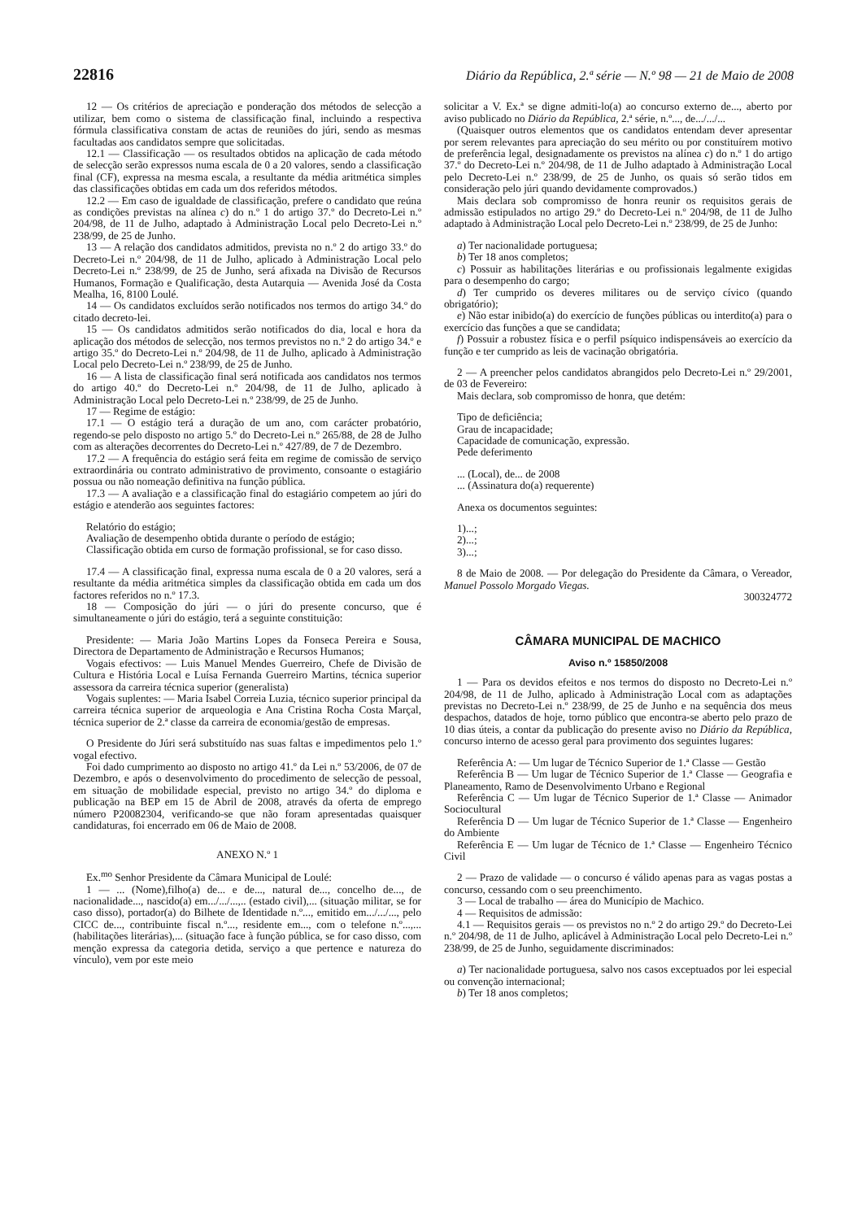22816 Diário da República, 2.ª série — N.º 98 — 21 de Maio de 2008
12 — Os critérios de apreciação e ponderação dos métodos de selecção a utilizar, bem como o sistema de classificação final, incluindo a respectiva fórmula classificativa constam de actas de reuniões do júri, sendo as mesmas facultadas aos candidatos sempre que solicitadas.
12.1 — Classificação — os resultados obtidos na aplicação de cada método de selecção serão expressos numa escala de 0 a 20 valores, sendo a classificação final (CF), expressa na mesma escala, a resultante da média aritmética simples das classificações obtidas em cada um dos referidos métodos.
12.2 — Em caso de igualdade de classificação, prefere o candidato que reúna as condições previstas na alínea c) do n.º 1 do artigo 37.º do Decreto-Lei n.º 204/98, de 11 de Julho, adaptado à Administração Local pelo Decreto-Lei n.º 238/99, de 25 de Junho.
13 — A relação dos candidatos admitidos, prevista no n.º 2 do artigo 33.º do Decreto-Lei n.º 204/98, de 11 de Julho, aplicado à Administração Local pelo Decreto-Lei n.º 238/99, de 25 de Junho, será afixada na Divisão de Recursos Humanos, Formação e Qualificação, desta Autarquia — Avenida José da Costa Mealha, 16, 8100 Loulé.
14 — Os candidatos excluídos serão notificados nos termos do artigo 34.º do citado decreto-lei.
15 — Os candidatos admitidos serão notificados do dia, local e hora da aplicação dos métodos de selecção, nos termos previstos no n.º 2 do artigo 34.º e artigo 35.º do Decreto-Lei n.º 204/98, de 11 de Julho, aplicado à Administração Local pelo Decreto-Lei n.º 238/99, de 25 de Junho.
16 — A lista de classificação final será notificada aos candidatos nos termos do artigo 40.º do Decreto-Lei n.º 204/98, de 11 de Julho, aplicado à Administração Local pelo Decreto-Lei n.º 238/99, de 25 de Junho.
17 — Regime de estágio:
17.1 — O estágio terá a duração de um ano, com carácter probatório, regendo-se pelo disposto no artigo 5.º do Decreto-Lei n.º 265/88, de 28 de Julho com as alterações decorrentes do Decreto-Lei n.º 427/89, de 7 de Dezembro.
17.2 — A frequência do estágio será feita em regime de comissão de serviço extraordinária ou contrato administrativo de provimento, consoante o estagiário possua ou não nomeação definitiva na função pública.
17.3 — A avaliação e a classificação final do estagiário competem ao júri do estágio e atenderão aos seguintes factores:
Relatório do estágio;
Avaliação de desempenho obtida durante o período de estágio;
Classificação obtida em curso de formação profissional, se for caso disso.
17.4 — A classificação final, expressa numa escala de 0 a 20 valores, será a resultante da média aritmética simples da classificação obtida em cada um dos factores referidos no n.º 17.3.
18 — Composição do júri — o júri do presente concurso, que é simultaneamente o júri do estágio, terá a seguinte constituição:
Presidente: — Maria João Martins Lopes da Fonseca Pereira e Sousa, Directora de Departamento de Administração e Recursos Humanos;
Vogais efectivos: — Luis Manuel Mendes Guerreiro, Chefe de Divisão de Cultura e História Local e Luísa Fernanda Guerreiro Martins, técnica superior assessora da carreira técnica superior (generalista)
Vogais suplentes: — Maria Isabel Correia Luzia, técnico superior principal da carreira técnica superior de arqueologia e Ana Cristina Rocha Costa Marçal, técnica superior de 2.ª classe da carreira de economia/gestão de empresas.
O Presidente do Júri será substituído nas suas faltas e impedimentos pelo 1.º vogal efectivo.
Foi dado cumprimento ao disposto no artigo 41.º da Lei n.º 53/2006, de 07 de Dezembro, e após o desenvolvimento do procedimento de selecção de pessoal, em situação de mobilidade especial, previsto no artigo 34.º do diploma e publicação na BEP em 15 de Abril de 2008, através da oferta de emprego número P20082304, verificando-se que não foram apresentadas quaisquer candidaturas, foi encerrado em 06 de Maio de 2008.
ANEXO N.º 1
Ex.<sup>mo</sup> Senhor Presidente da Câmara Municipal de Loulé:
1 — ... (Nome),filho(a) de... e de..., natural de..., concelho de..., de nacionalidade..., nascido(a) em.../.../...,.. (estado civil),... (situação militar, se for caso disso), portador(a) do Bilhete de Identidade n.º..., emitido em.../.../..., pelo CICC de..., contribuinte fiscal n.º..., residente em..., com o telefone n.º...,... (habilitações literárias),... (situação face à função pública, se for caso disso, com menção expressa da categoria detida, serviço a que pertence e natureza do vínculo), vem por este meio
solicitar a V. Ex.ª se digne admiti-lo(a) ao concurso externo de..., aberto por aviso publicado no Diário da República, 2.ª série, n.º..., de.../.../...
(Quaisquer outros elementos que os candidatos entendam dever apresentar por serem relevantes para apreciação do seu mérito ou por constituírem motivo de preferência legal, designadamente os previstos na alínea c) do n.º 1 do artigo 37.º do Decreto-Lei n.º 204/98, de 11 de Julho adaptado à Administração Local pelo Decreto-Lei n.º 238/99, de 25 de Junho, os quais só serão tidos em consideração pelo júri quando devidamente comprovados.)
Mais declara sob compromisso de honra reunir os requisitos gerais de admissão estipulados no artigo 29.º do Decreto-Lei n.º 204/98, de 11 de Julho adaptado à Administração Local pelo Decreto-Lei n.º 238/99, de 25 de Junho:
a) Ter nacionalidade portuguesa;
b) Ter 18 anos completos;
c) Possuir as habilitações literárias e ou profissionais legalmente exigidas para o desempenho do cargo;
d) Ter cumprido os deveres militares ou de serviço cívico (quando obrigatório);
e) Não estar inibido(a) do exercício de funções públicas ou interdito(a) para o exercício das funções a que se candidata;
f) Possuir a robustez física e o perfil psíquico indispensáveis ao exercício da função e ter cumprido as leis de vacinação obrigatória.
2 — A preencher pelos candidatos abrangidos pelo Decreto-Lei n.º 29/2001, de 03 de Fevereiro:
Mais declara, sob compromisso de honra, que detém:
Tipo de deficiência;
Grau de incapacidade;
Capacidade de comunicação, expressão.
Pede deferimento
... (Local), de... de 2008
... (Assinatura do(a) requerente)
Anexa os documentos seguintes:
1)...;
2)...;
3)...;
8 de Maio de 2008. — Por delegação do Presidente da Câmara, o Vereador, Manuel Possolo Morgado Viegas.
300324772
CÂMARA MUNICIPAL DE MACHICO
Aviso n.º 15850/2008
1 — Para os devidos efeitos e nos termos do disposto no Decreto-Lei n.º 204/98, de 11 de Julho, aplicado à Administração Local com as adaptações previstas no Decreto-Lei n.º 238/99, de 25 de Junho e na sequência dos meus despachos, datados de hoje, torno público que encontra-se aberto pelo prazo de 10 dias úteis, a contar da publicação do presente aviso no Diário da República, concurso interno de acesso geral para provimento dos seguintes lugares:
Referência A: — Um lugar de Técnico Superior de 1.ª Classe — Gestão
Referência B — Um lugar de Técnico Superior de 1.ª Classe — Geografia e Planeamento, Ramo de Desenvolvimento Urbano e Regional
Referência C — Um lugar de Técnico Superior de 1.ª Classe — Animador Sociocultural
Referência D — Um lugar de Técnico Superior de 1.ª Classe — Engenheiro do Ambiente
Referência E — Um lugar de Técnico de 1.ª Classe — Engenheiro Técnico Civil
2 — Prazo de validade — o concurso é válido apenas para as vagas postas a concurso, cessando com o seu preenchimento.
3 — Local de trabalho — área do Município de Machico.
4 — Requisitos de admissão:
4.1 — Requisitos gerais — os previstos no n.º 2 do artigo 29.º do Decreto-Lei n.º 204/98, de 11 de Julho, aplicável à Administração Local pelo Decreto-Lei n.º 238/99, de 25 de Junho, seguidamente discriminados:
a) Ter nacionalidade portuguesa, salvo nos casos exceptuados por lei especial ou convenção internacional;
b) Ter 18 anos completos;